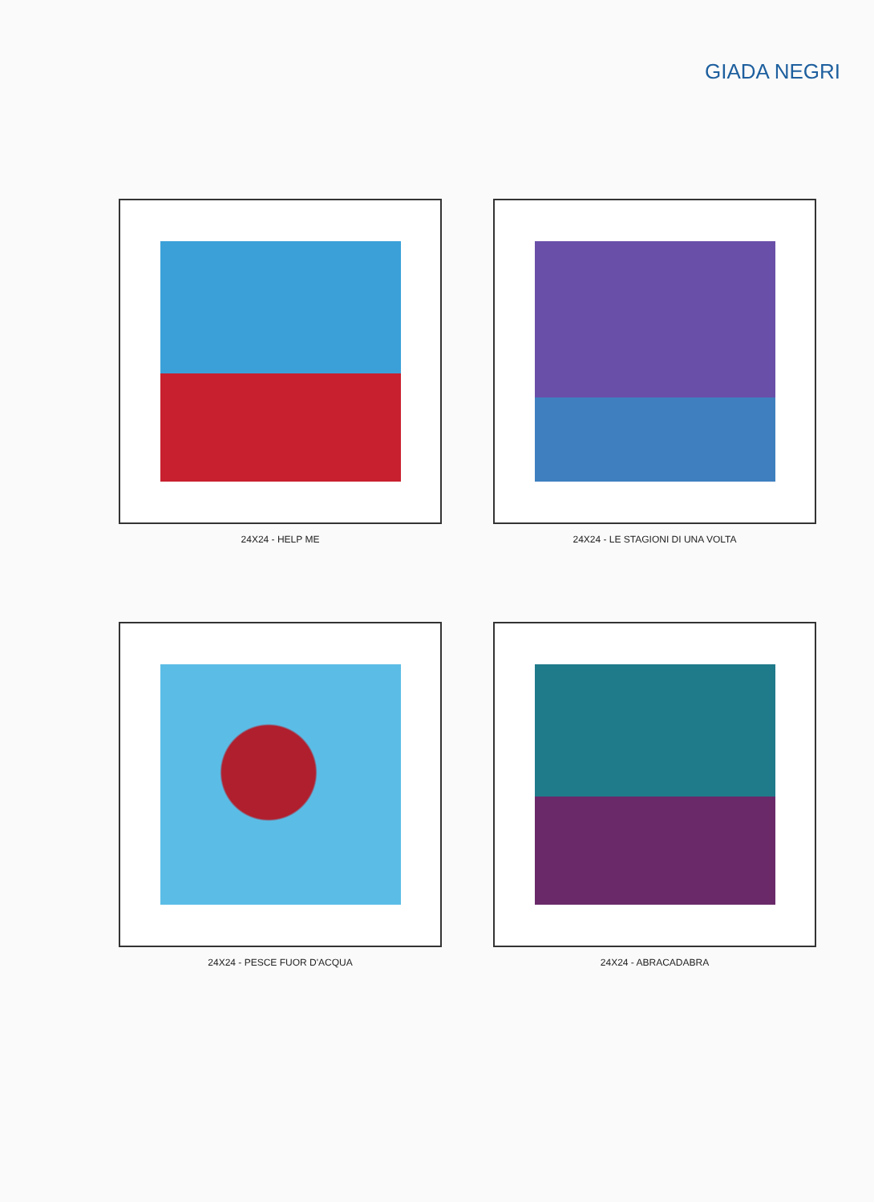GIADA NEGRI
24X24 - HELP ME
24X24 - LE STAGIONI DI UNA VOLTA
24X24 - PESCE FUOR D'ACQUA
24X24 - ABRACADABRA